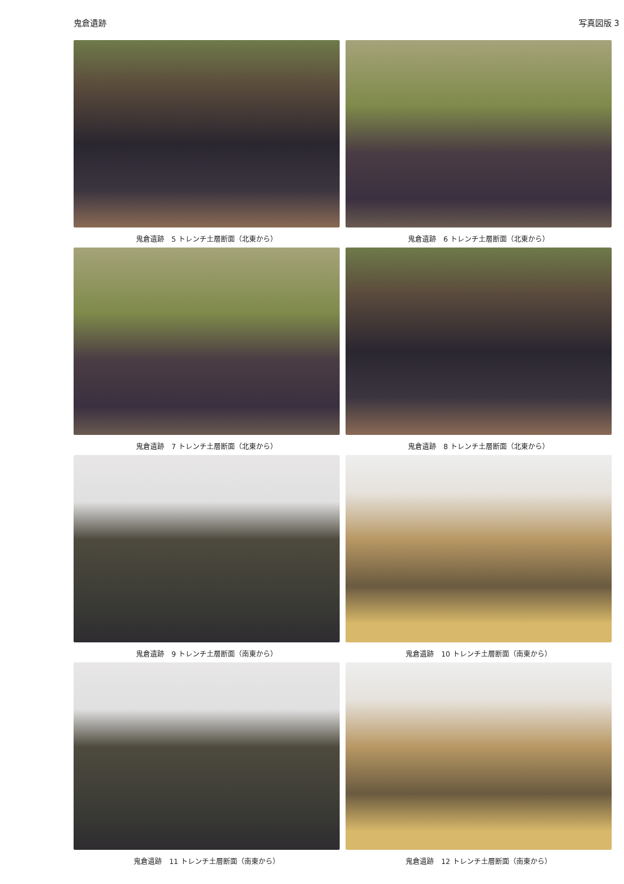鬼倉遺跡 写真図版 3
鬼倉遺跡　5 トレンチ土層断面（北東から）
鬼倉遺跡　6 トレンチ土層断面（北東から）
鬼倉遺跡　7 トレンチ土層断面（北東から）
鬼倉遺跡　8 トレンチ土層断面（北東から）
鬼倉遺跡　9 トレンチ土層断面（南東から）
鬼倉遺跡　10 トレンチ土層断面（南東から）
鬼倉遺跡　11 トレンチ土層断面（南東から）
鬼倉遺跡　12 トレンチ土層断面（南東から）